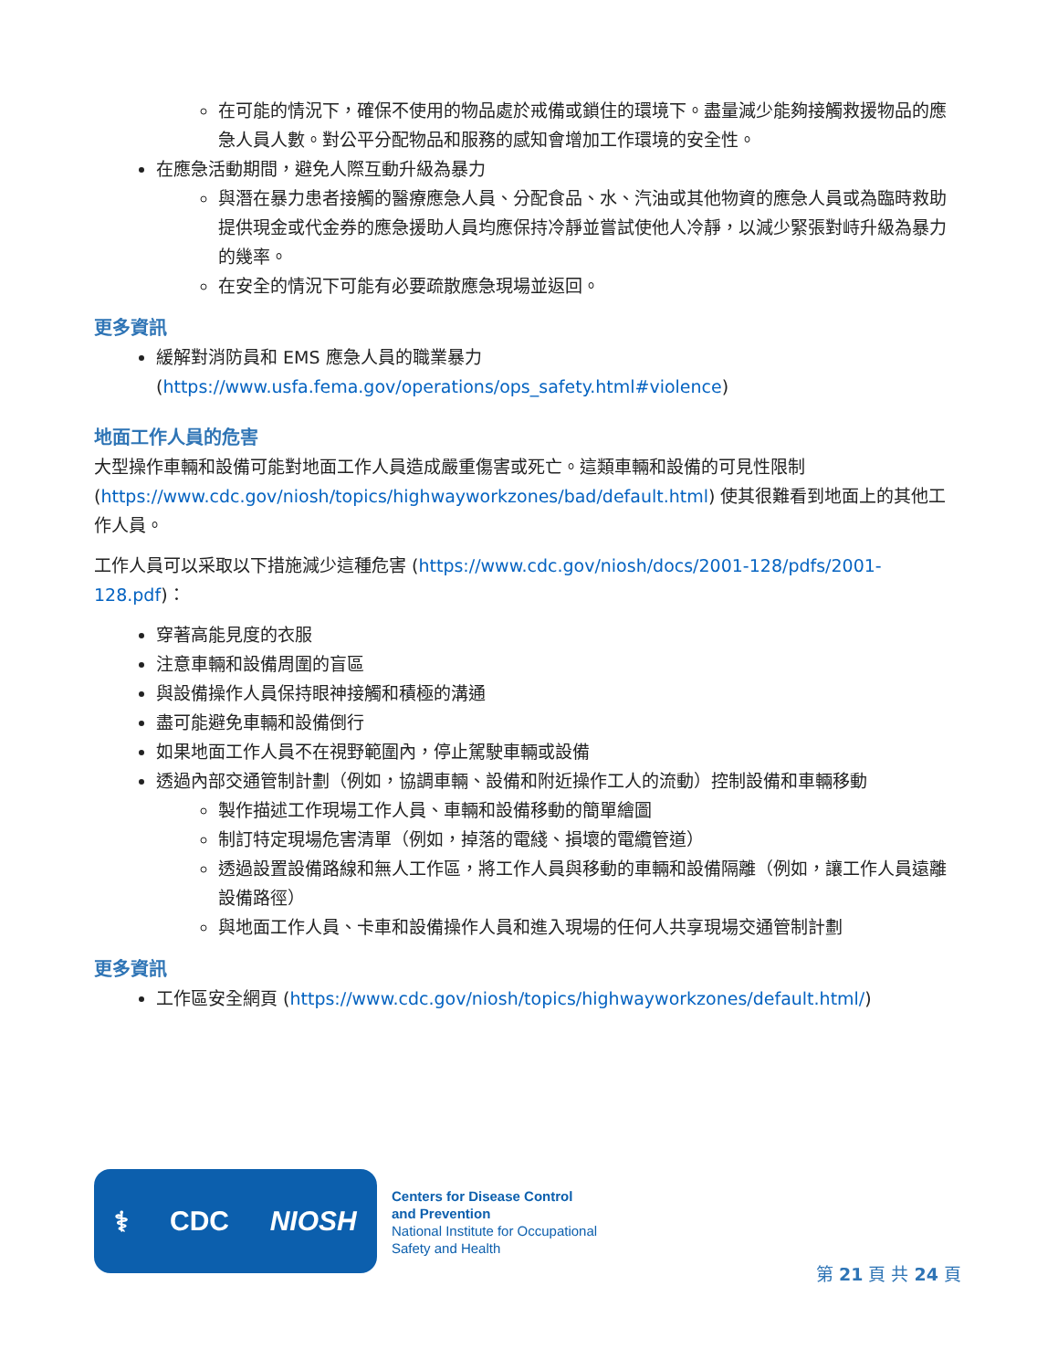在可能的情況下，確保不使用的物品處於戒備或鎖住的環境下。盡量減少能夠接觸救援物品的應急人員人數。對公平分配物品和服務的感知會增加工作環境的安全性。
在應急活動期間，避免人際互動升級為暴力
與潛在暴力患者接觸的醫療應急人員、分配食品、水、汽油或其他物資的應急人員或為臨時救助提供現金或代金券的應急援助人員均應保持冷靜並嘗試使他人冷靜，以減少緊張對峙升級為暴力的幾率。
在安全的情況下可能有必要疏散應急現場並返回。
更多資訊
緩解對消防員和 EMS 應急人員的職業暴力 (https://www.usfa.fema.gov/operations/ops_safety.html#violence)
地面工作人員的危害
大型操作車輛和設備可能對地面工作人員造成嚴重傷害或死亡。這類車輛和設備的可見性限制 (https://www.cdc.gov/niosh/topics/highwayworkzones/bad/default.html) 使其很難看到地面上的其他工作人員。
工作人員可以采取以下措施減少這種危害 (https://www.cdc.gov/niosh/docs/2001-128/pdfs/2001-128.pdf)：
穿著高能見度的衣服
注意車輛和設備周圍的盲區
與設備操作人員保持眼神接觸和積極的溝通
盡可能避免車輛和設備倒行
如果地面工作人員不在視野範圍內，停止駕駛車輛或設備
透過內部交通管制計劃（例如，協調車輛、設備和附近操作工人的流動）控制設備和車輛移動
製作描述工作現場工作人員、車輛和設備移動的簡單繪圖
制訂特定現場危害清單（例如，掉落的電綫、損壞的電纜管道）
透過設置設備路線和無人工作區，將工作人員與移動的車輛和設備隔離（例如，讓工作人員遠離設備路徑）
與地面工作人員、卡車和設備操作人員和進入現場的任何人共享現場交通管制計劃
更多資訊
工作區安全網頁 (https://www.cdc.gov/niosh/topics/highwayworkzones/default.html/)
⚕ CDC NIOSH
Centers for Disease Control
and Prevention
National Institute for Occupational
Safety and Health
第 21 頁 共 24 頁